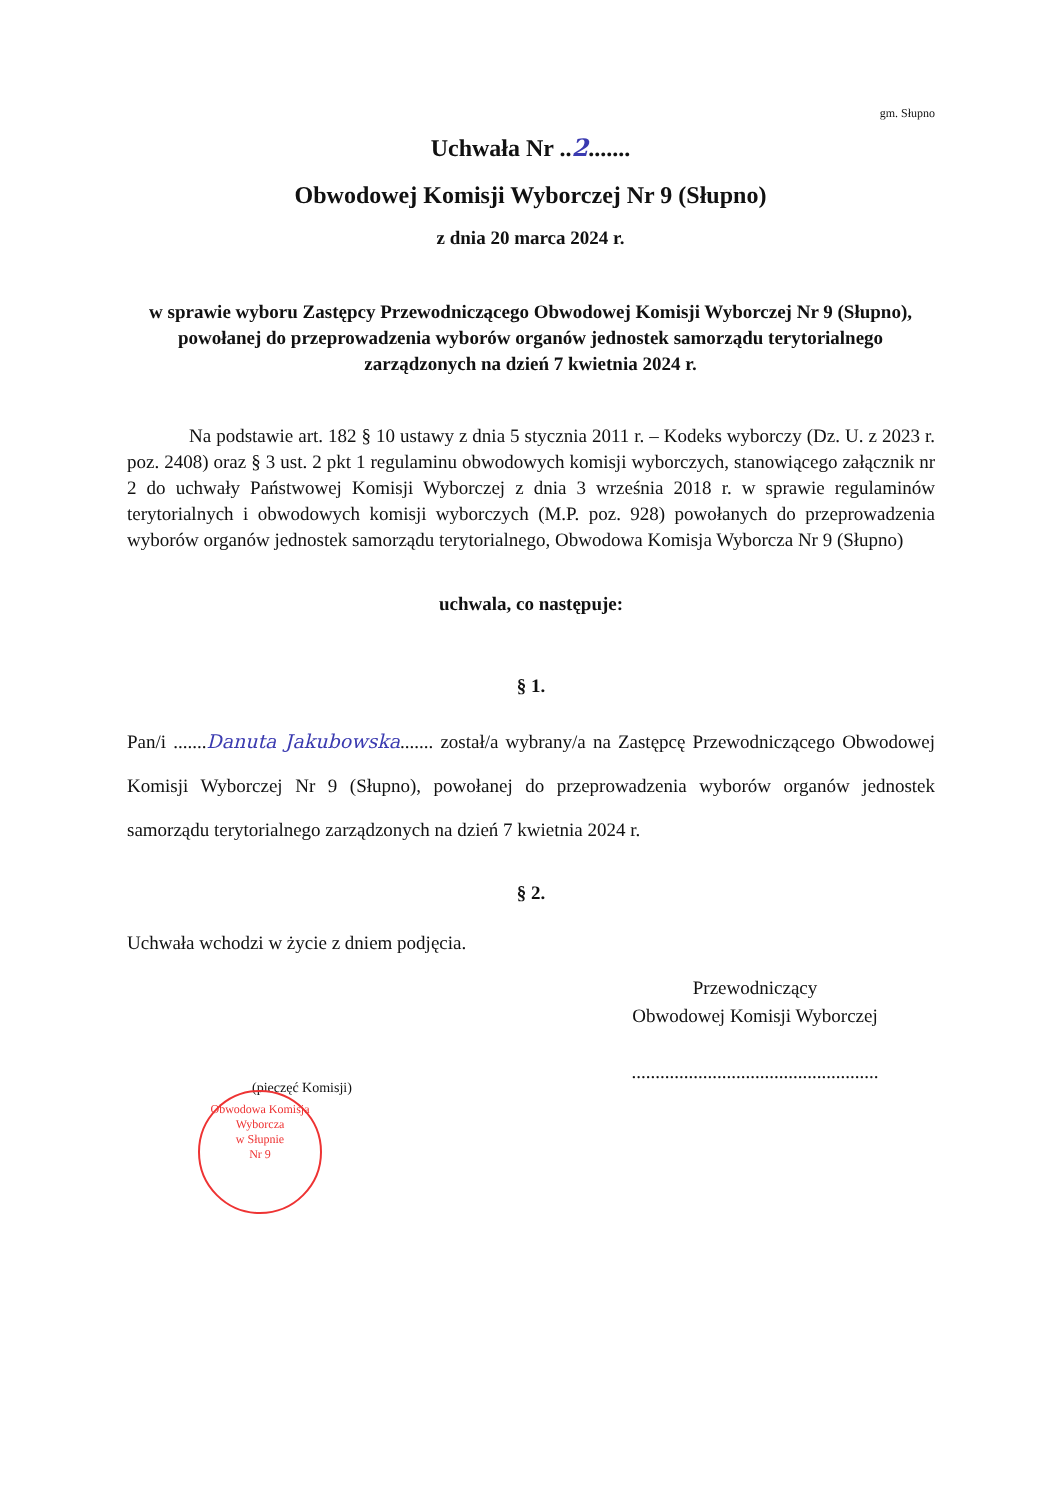gm. Słupno
Uchwała Nr ..2.......
Obwodowej Komisji Wyborczej Nr 9 (Słupno)
z dnia 20 marca 2024 r.
w sprawie wyboru Zastępcy Przewodniczącego Obwodowej Komisji Wyborczej Nr 9 (Słupno), powołanej do przeprowadzenia wyborów organów jednostek samorządu terytorialnego zarządzonych na dzień 7 kwietnia 2024 r.
Na podstawie art. 182 § 10 ustawy z dnia 5 stycznia 2011 r. – Kodeks wyborczy (Dz. U. z 2023 r. poz. 2408) oraz § 3 ust. 2 pkt 1 regulaminu obwodowych komisji wyborczych, stanowiącego załącznik nr 2 do uchwały Państwowej Komisji Wyborczej z dnia 3 września 2018 r. w sprawie regulaminów terytorialnych i obwodowych komisji wyborczych (M.P. poz. 928) powołanych do przeprowadzenia wyborów organów jednostek samorządu terytorialnego, Obwodowa Komisja Wyborcza Nr 9 (Słupno)
uchwala, co następuje:
§ 1.
Pan/i .......Danuta Jakubowska....... został/a wybrany/a na Zastępcę Przewodniczącego Obwodowej Komisji Wyborczej Nr 9 (Słupno), powołanej do przeprowadzenia wyborów organów jednostek samorządu terytorialnego zarządzonych na dzień 7 kwietnia 2024 r.
§ 2.
Uchwała wchodzi w życie z dniem podjęcia.
Przewodniczący
Obwodowej Komisji Wyborczej
....................................................
(pieczęć Komisji)
Obwodowa Komisja Wyborcza
w Słupnie
Nr 9